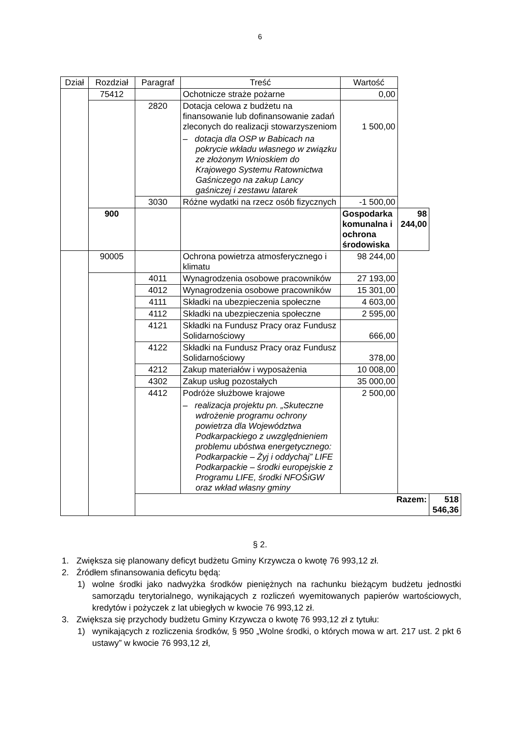6
| Dział | Rozdział | Paragraf | Treść | Wartość | | |
| --- | --- | --- | --- | --- | --- | --- |
| | 75412 | | Ochotnicze straże pożarne | 0,00 | | |
| | | 2820 | Dotacja celowa z budżetu na finansowanie lub dofinansowanie zadań zleconych do realizacji stowarzyszeniom – dotacja dla OSP w Babicach na pokrycie wkładu własnego w związku ze złożonym Wnioskiem do Krajowego Systemu Ratownictwa Gaśniczego na zakup Lancy gaśniczej i zestawu latarek | 1 500,00 | | |
| | | 3030 | Różne wydatki na rzecz osób fizycznych | -1 500,00 | | |
| | 900 | | | Gospodarka komunalna i ochrona środowiska | 98 244,00 | |
| | 90005 | | Ochrona powietrza atmosferycznego i klimatu | 98 244,00 | | |
| | | 4011 | Wynagrodzenia osobowe pracowników | 27 193,00 | | |
| | | 4012 | Wynagrodzenia osobowe pracowników | 15 301,00 | | |
| | | 4111 | Składki na ubezpieczenia społeczne | 4 603,00 | | |
| | | 4112 | Składki na ubezpieczenia społeczne | 2 595,00 | | |
| | | 4121 | Składki na Fundusz Pracy oraz Fundusz Solidarnościowy | 666,00 | | |
| | | 4122 | Składki na Fundusz Pracy oraz Fundusz Solidarnościowy | 378,00 | | |
| | | 4212 | Zakup materiałów i wyposażenia | 10 008,00 | | |
| | | 4302 | Zakup usług pozostałych | 35 000,00 | | |
| | | 4412 | Podróże służbowe krajowe – realizacja projektu pn. „Skuteczne wdrożenie programu ochrony powietrza dla Województwa Podkarpackiego z uwzględnieniem problemu ubóstwa energetycznego: Podkarpackie – Żyj i oddychaj” LIFE Podkarpackie – środki europejskie z Programu LIFE, środki NFOŚiGW oraz wkład własny gminy | 2 500,00 | | |
| | | Razem: | | | | 518 546,36 |
§ 2.
1. Zwiększa się planowany deficyt budżetu Gminy Krzywcza o kwotę 76 993,12 zł.
2. Źródłem sfinansowania deficytu będą:
1) wolne środki jako nadwyżka środków pieniężnych na rachunku bieżącym budżetu jednostki samorządu terytorialnego, wynikających z rozliczeń wyemitowanych papierów wartościowych, kredytów i pożyczek z lat ubiegłych w kwocie 76 993,12 zł.
3. Zwiększa się przychody budżetu Gminy Krzywcza o kwotę 76 993,12 zł z tytułu:
1) wynikających z rozliczenia środków, § 950 „Wolne środki, o których mowa w art. 217 ust. 2 pkt 6 ustawy” w kwocie 76 993,12 zł,